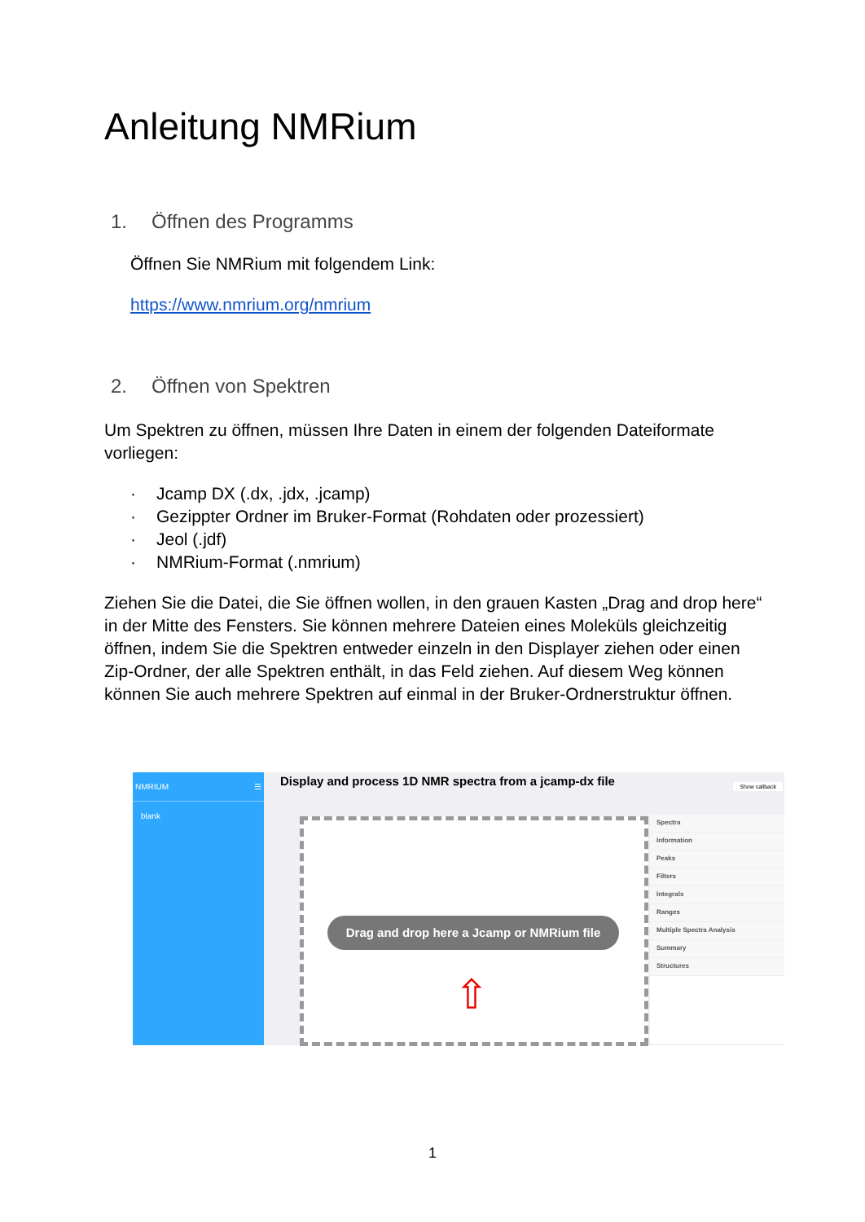Anleitung NMRium
1. Öffnen des Programms
Öffnen Sie NMRium mit folgendem Link:
https://www.nmrium.org/nmrium
2. Öffnen von Spektren
Um Spektren zu öffnen, müssen Ihre Daten in einem der folgenden Dateiformate vorliegen:
· Jcamp DX (.dx, .jdx, .jcamp)
· Gezippter Ordner im Bruker-Format (Rohdaten oder prozessiert)
· Jeol (.jdf)
· NMRium-Format (.nmrium)
Ziehen Sie die Datei, die Sie öffnen wollen, in den grauen Kasten „Drag and drop here“ in der Mitte des Fensters. Sie können mehrere Dateien eines Moleküls gleichzeitig öffnen, indem Sie die Spektren entweder einzeln in den Displayer ziehen oder einen Zip-Ordner, der alle Spektren enthält, in das Feld ziehen. Auf diesem Weg können können Sie auch mehrere Spektren auf einmal in der Bruker-Ordnerstruktur öffnen.
NMRIUM ☰
blank
Display and process 1D NMR spectra from a jcamp-dx file
Show callback
Drag and drop here a Jcamp or NMRium file
⇧
Spectra
Information
Peaks
Filters
Integrals
Ranges
Multiple Spectra Analysis
Summary
Structures
1